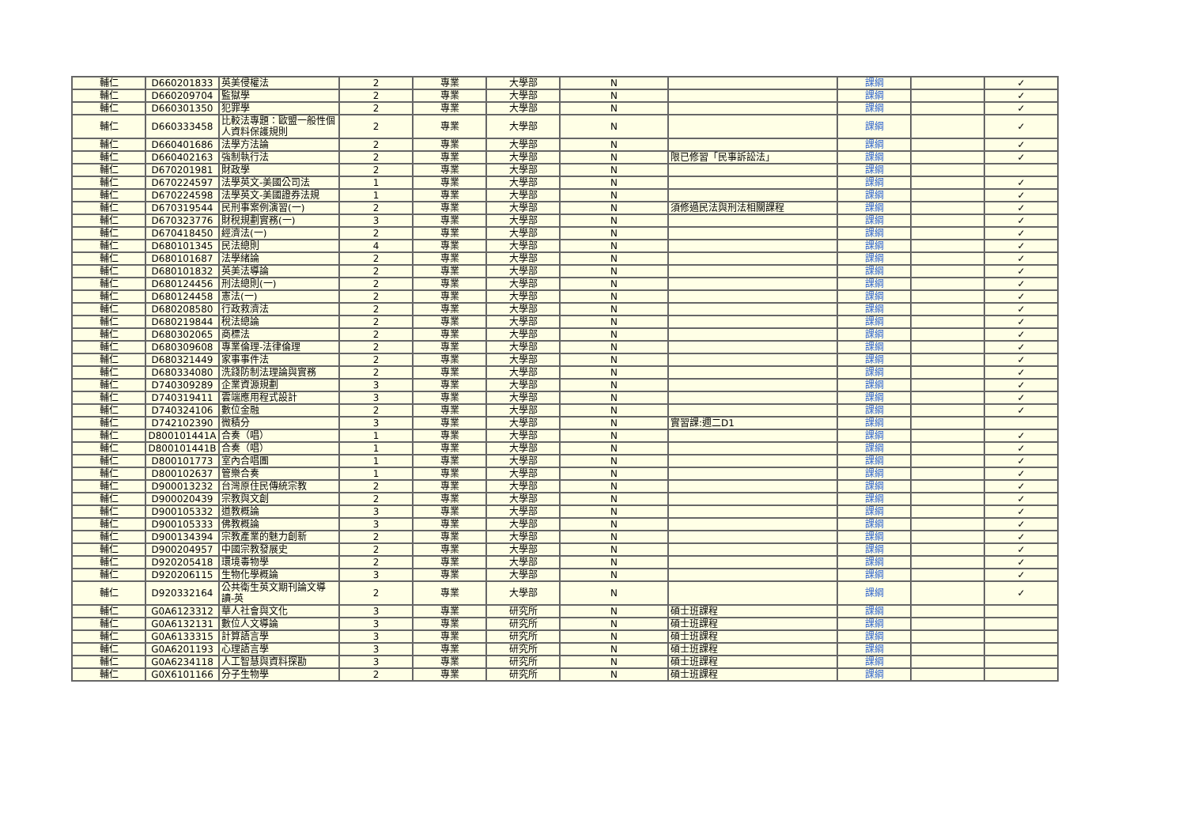| 輔仁 | D660201833 | 英美侵權法 | 2 | 專業 | 大學部 | N | | 課綱 | | ✓ |
| 輔仁 | D660209704 | 監獄學 | 2 | 專業 | 大學部 | N | | 課綱 | | ✓ |
| 輔仁 | D660301350 | 犯罪學 | 2 | 專業 | 大學部 | N | | 課綱 | | ✓ |
| 輔仁 | D660333458 | 比較法專題：歐盟一般性個人資料保護規則 | 2 | 專業 | 大學部 | N | | 課綱 | | ✓ |
| 輔仁 | D660401686 | 法學方法論 | 2 | 專業 | 大學部 | N | | 課綱 | | ✓ |
| 輔仁 | D660402163 | 強制執行法 | 2 | 專業 | 大學部 | N | 限已修習「民事訴訟法」 | 課綱 | | ✓ |
| 輔仁 | D670201981 | 財政學 | 2 | 專業 | 大學部 | N | | 課綱 | | |
| 輔仁 | D670224597 | 法學英文-美國公司法 | 1 | 專業 | 大學部 | N | | 課綱 | | ✓ |
| 輔仁 | D670224598 | 法學英文-美國證券法規 | 1 | 專業 | 大學部 | N | | 課綱 | | ✓ |
| 輔仁 | D670319544 | 民刑事案例演習(一) | 2 | 專業 | 大學部 | N | 須修過民法與刑法相關課程 | 課綱 | | ✓ |
| 輔仁 | D670323776 | 財稅規劃實務(一) | 3 | 專業 | 大學部 | N | | 課綱 | | ✓ |
| 輔仁 | D670418450 | 經濟法(一) | 2 | 專業 | 大學部 | N | | 課綱 | | ✓ |
| 輔仁 | D680101345 | 民法總則 | 4 | 專業 | 大學部 | N | | 課綱 | | ✓ |
| 輔仁 | D680101687 | 法學緒論 | 2 | 專業 | 大學部 | N | | 課綱 | | ✓ |
| 輔仁 | D680101832 | 英美法導論 | 2 | 專業 | 大學部 | N | | 課綱 | | ✓ |
| 輔仁 | D680124456 | 刑法總則(一) | 2 | 專業 | 大學部 | N | | 課綱 | | ✓ |
| 輔仁 | D680124458 | 憲法(一) | 2 | 專業 | 大學部 | N | | 課綱 | | ✓ |
| 輔仁 | D680208580 | 行政救濟法 | 2 | 專業 | 大學部 | N | | 課綱 | | ✓ |
| 輔仁 | D680219844 | 稅法總論 | 2 | 專業 | 大學部 | N | | 課綱 | | ✓ |
| 輔仁 | D680302065 | 商標法 | 2 | 專業 | 大學部 | N | | 課綱 | | ✓ |
| 輔仁 | D680309608 | 專業倫理-法律倫理 | 2 | 專業 | 大學部 | N | | 課綱 | | ✓ |
| 輔仁 | D680321449 | 家事事件法 | 2 | 專業 | 大學部 | N | | 課綱 | | ✓ |
| 輔仁 | D680334080 | 洗錢防制法理論與實務 | 2 | 專業 | 大學部 | N | | 課綱 | | ✓ |
| 輔仁 | D740309289 | 企業資源規劃 | 3 | 專業 | 大學部 | N | | 課綱 | | ✓ |
| 輔仁 | D740319411 | 雲端應用程式設計 | 3 | 專業 | 大學部 | N | | 課綱 | | ✓ |
| 輔仁 | D740324106 | 數位金融 | 2 | 專業 | 大學部 | N | | 課綱 | | ✓ |
| 輔仁 | D742102390 | 微積分 | 3 | 專業 | 大學部 | N | 實習課:週二D1 | 課綱 | | |
| 輔仁 | D800101441A | 合奏（唱） | 1 | 專業 | 大學部 | N | | 課綱 | | ✓ |
| 輔仁 | D800101441B | 合奏（唱） | 1 | 專業 | 大學部 | N | | 課綱 | | ✓ |
| 輔仁 | D800101773 | 室內合唱團 | 1 | 專業 | 大學部 | N | | 課綱 | | ✓ |
| 輔仁 | D800102637 | 管樂合奏 | 1 | 專業 | 大學部 | N | | 課綱 | | ✓ |
| 輔仁 | D900013232 | 台灣原住民傳統宗教 | 2 | 專業 | 大學部 | N | | 課綱 | | ✓ |
| 輔仁 | D900020439 | 宗教與文創 | 2 | 專業 | 大學部 | N | | 課綱 | | ✓ |
| 輔仁 | D900105332 | 道教概論 | 3 | 專業 | 大學部 | N | | 課綱 | | ✓ |
| 輔仁 | D900105333 | 佛教概論 | 3 | 專業 | 大學部 | N | | 課綱 | | ✓ |
| 輔仁 | D900134394 | 宗教產業的魅力創新 | 2 | 專業 | 大學部 | N | | 課綱 | | ✓ |
| 輔仁 | D900204957 | 中國宗教發展史 | 2 | 專業 | 大學部 | N | | 課綱 | | ✓ |
| 輔仁 | D920205418 | 環境毒物學 | 2 | 專業 | 大學部 | N | | 課綱 | | ✓ |
| 輔仁 | D920206115 | 生物化學概論 | 3 | 專業 | 大學部 | N | | 課綱 | | ✓ |
| 輔仁 | D920332164 | 公共衛生英文期刊論文導讀-英 | 2 | 專業 | 大學部 | N | | 課綱 | | ✓ |
| 輔仁 | G0A6123312 | 華人社會與文化 | 3 | 專業 | 研究所 | N | 碩士班課程 | 課綱 | | |
| 輔仁 | G0A6132131 | 數位人文導論 | 3 | 專業 | 研究所 | N | 碩士班課程 | 課綱 | | |
| 輔仁 | G0A6133315 | 計算語言學 | 3 | 專業 | 研究所 | N | 碩士班課程 | 課綱 | | |
| 輔仁 | G0A6201193 | 心理語言學 | 3 | 專業 | 研究所 | N | 碩士班課程 | 課綱 | | |
| 輔仁 | G0A6234118 | 人工智慧與資料探勘 | 3 | 專業 | 研究所 | N | 碩士班課程 | 課綱 | | |
| 輔仁 | G0X6101166 | 分子生物學 | 2 | 專業 | 研究所 | N | 碩士班課程 | 課綱 | | |